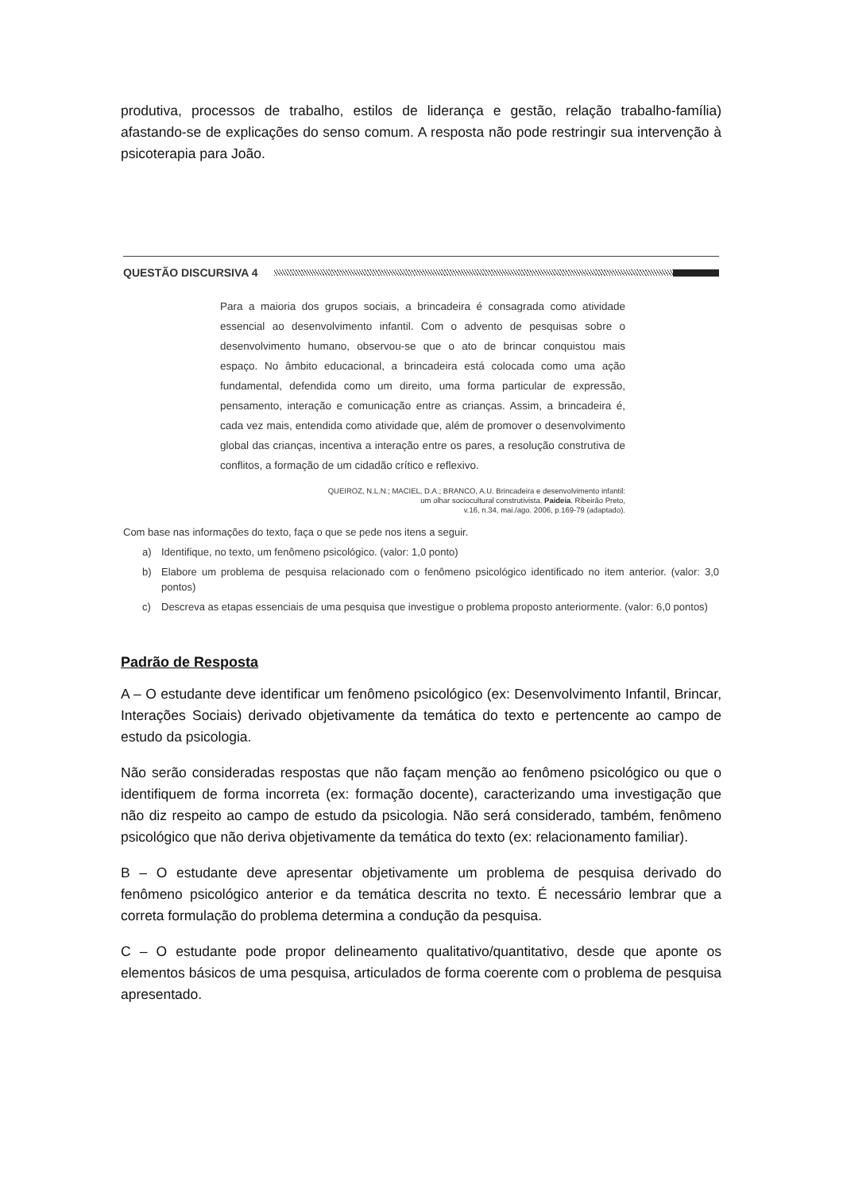produtiva, processos de trabalho, estilos de liderança e gestão, relação trabalho-família) afastando-se de explicações do senso comum. A resposta não pode restringir sua intervenção à psicoterapia para João.
QUESTÃO DISCURSIVA 4
Para a maioria dos grupos sociais, a brincadeira é consagrada como atividade essencial ao desenvolvimento infantil. Com o advento de pesquisas sobre o desenvolvimento humano, observou-se que o ato de brincar conquistou mais espaço. No âmbito educacional, a brincadeira está colocada como uma ação fundamental, defendida como um direito, uma forma particular de expressão, pensamento, interação e comunicação entre as crianças. Assim, a brincadeira é, cada vez mais, entendida como atividade que, além de promover o desenvolvimento global das crianças, incentiva a interação entre os pares, a resolução construtiva de conflitos, a formação de um cidadão crítico e reflexivo.
QUEIROZ, N.L.N.; MACIEL, D.A.; BRANCO, A.U. Brincadeira e desenvolvimento infantil:
um olhar sociocultural construtivista. Paideia. Ribeirão Preto,
v.16, n.34, mai./ago. 2006, p.169-79 (adaptado).
Com base nas informações do texto, faça o que se pede nos itens a seguir.
a) Identifique, no texto, um fenômeno psicológico. (valor: 1,0 ponto)
b) Elabore um problema de pesquisa relacionado com o fenômeno psicológico identificado no item anterior. (valor: 3,0 pontos)
c) Descreva as etapas essenciais de uma pesquisa que investigue o problema proposto anteriormente. (valor: 6,0 pontos)
Padrão de Resposta
A – O estudante deve identificar um fenômeno psicológico (ex: Desenvolvimento Infantil, Brincar, Interações Sociais) derivado objetivamente da temática do texto e pertencente ao campo de estudo da psicologia.
Não serão consideradas respostas que não façam menção ao fenômeno psicológico ou que o identifiquem de forma incorreta (ex: formação docente), caracterizando uma investigação que não diz respeito ao campo de estudo da psicologia. Não será considerado, também, fenômeno psicológico que não deriva objetivamente da temática do texto (ex: relacionamento familiar).
B – O estudante deve apresentar objetivamente um problema de pesquisa derivado do fenômeno psicológico anterior e da temática descrita no texto. É necessário lembrar que a correta formulação do problema determina a condução da pesquisa.
C – O estudante pode propor delineamento qualitativo/quantitativo, desde que aponte os elementos básicos de uma pesquisa, articulados de forma coerente com o problema de pesquisa apresentado.